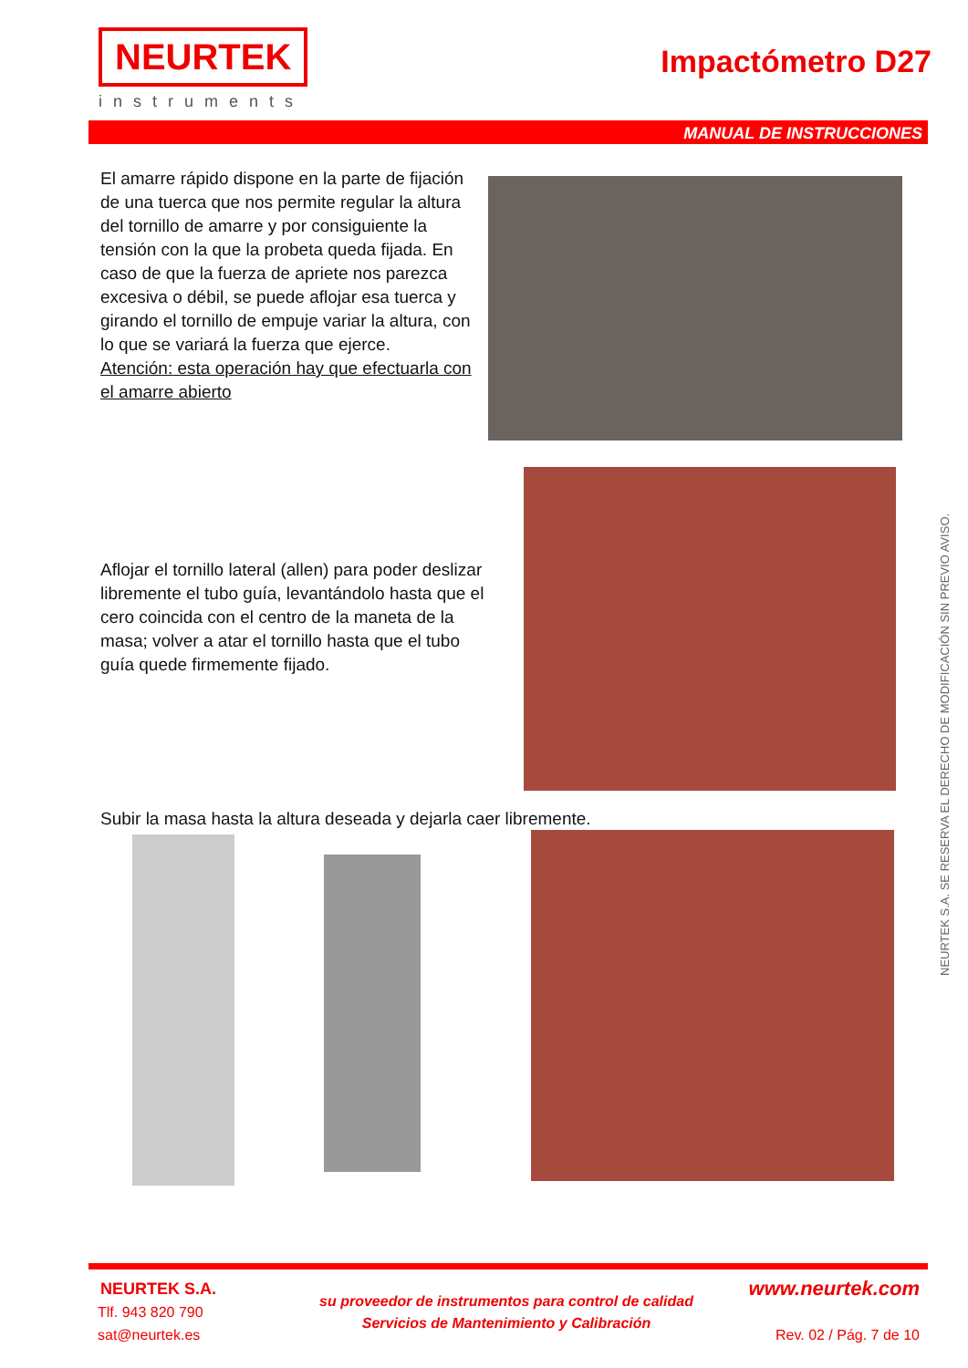NEURTEK
instruments
Impactómetro D27
MANUAL DE INSTRUCCIONES
El amarre rápido dispone en la parte de fijación de una tuerca que nos permite regular la altura del tornillo de amarre y por consiguiente la tensión con la que la probeta queda fijada. En caso de que la fuerza de apriete nos parezca excesiva o débil, se puede aflojar esa tuerca y girando el tornillo de empuje variar la altura, con lo que se variará la fuerza que ejerce.
Atención: esta operación hay que efectuarla con el amarre abierto
Aflojar el tornillo lateral (allen) para poder deslizar libremente el tubo guía, levantándolo hasta que el cero coincida con el centro de la maneta de la masa; volver a atar el tornillo hasta que el tubo guía quede firmemente fijado.
Subir la masa hasta la altura deseada y dejarla caer libremente.
NEURTEK S.A. SE RESERVA EL DERECHO DE MODIFICACIÓN SIN PREVIO AVISO.
NEURTEK S.A.
Tlf. 943 820 790
sat@neurtek.es
su proveedor de instrumentos para control de calidad
Servicios de Mantenimiento y Calibración
www.neurtek.com
Rev. 02 / Pág. 7 de 10